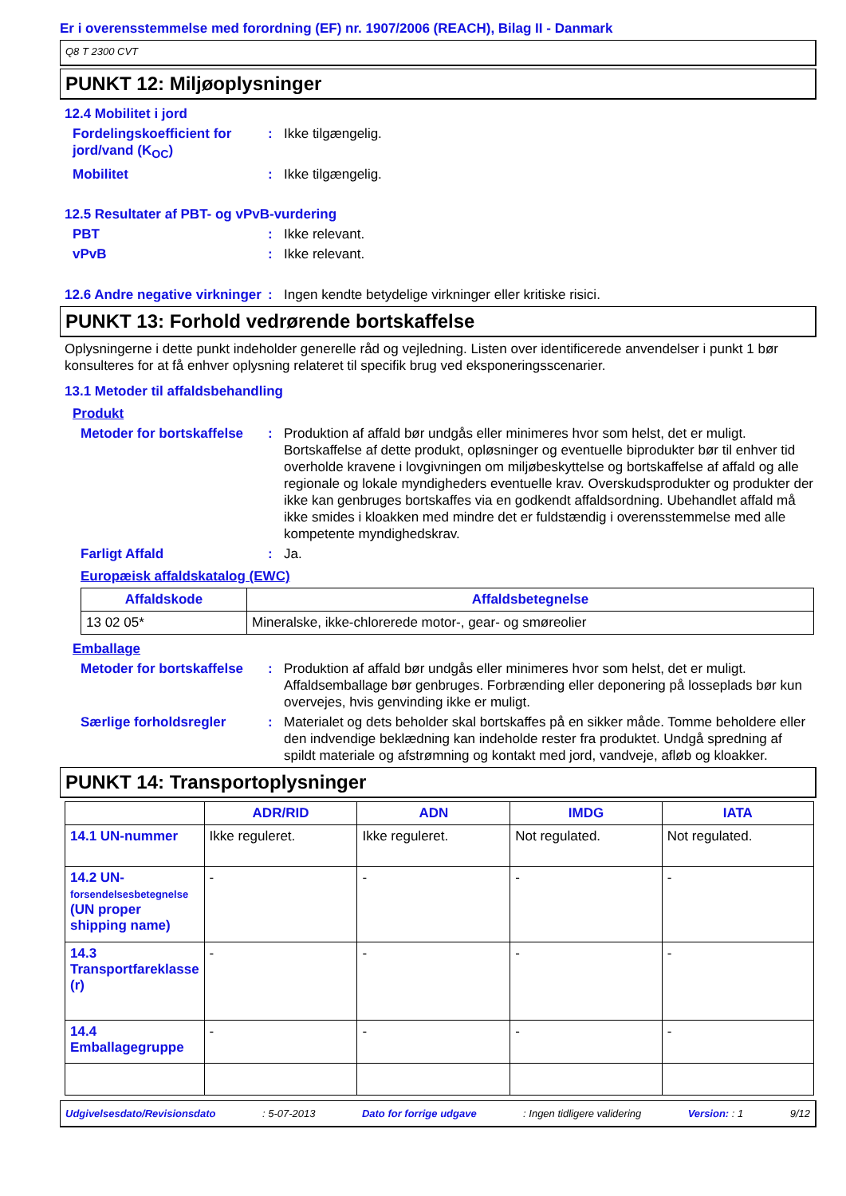Er i overensstemmelse med forordning (EF) nr. 1907/2006 (REACH), Bilag II - Danmark
Q8 T 2300 CVT
PUNKT 12: Miljøoplysninger
12.4 Mobilitet i jord
Fordelingskoefficient for jord/vand (K<sub>OC</sub>)
: Ikke tilgængelig.
Mobilitet : Ikke tilgængelig.
12.5 Resultater af PBT- og vPvB-vurdering
PBT : Ikke relevant.
vPvB : Ikke relevant.
12.6 Andre negative virkninger
: Ingen kendte betydelige virkninger eller kritiske risici.
PUNKT 13: Forhold vedrørende bortskaffelse
Oplysningerne i dette punkt indeholder generelle råd og vejledning. Listen over identificerede anvendelser i punkt 1 bør konsulteres for at få enhver oplysning relateret til specifik brug ved eksponeringsscenarier.
13.1 Metoder til affaldsbehandling
Produkt
Metoder for bortskaffelse
: Produktion af affald bør undgås eller minimeres hvor som helst, det er muligt. Bortskaffelse af dette produkt, opløsninger og eventuelle biprodukter bør til enhver tid overholde kravene i lovgivningen om miljøbeskyttelse og bortskaffelse af affald og alle regionale og lokale myndigheders eventuelle krav. Overskudsprodukter og produkter der ikke kan genbruges bortskaffes via en godkendt affaldsordning. Ubehandlet affald må ikke smides i kloakken med mindre det er fuldstændig i overensstemmelse med alle kompetente myndighedskrav.
Farligt Affald : Ja.
Europæisk affaldskatalog (EWC)
| Affaldskode | Affaldsbetegnelse |
| --- | --- |
| 13 02 05* | Mineralske, ikke-chlorerede motor-, gear- og smøreolier |
Emballage
Metoder for bortskaffelse
: Produktion af affald bør undgås eller minimeres hvor som helst, det er muligt. Affaldsemballage bør genbruges. Forbrænding eller deponering på losseplads bør kun overvejes, hvis genvinding ikke er muligt.
Særlige forholdsregler : Materialet og dets beholder skal bortskaffes på en sikker måde. Tomme beholdere eller den indvendige beklædning kan indeholde rester fra produktet. Undgå spredning af spildt materiale og afstrømning og kontakt med jord, vandveje, afløb og kloakker.
PUNKT 14: Transportoplysninger
| | ADR/RID | ADN | IMDG | IATA |
| --- | --- | --- | --- | --- |
| 14.1 UN-nummer | Ikke reguleret. | Ikke reguleret. | Not regulated. | Not regulated. |
| 14.2 UN- forsendelsesbetegnelse (UN proper shipping name) | - | - | - | - |
| 14.3 Transportfareklasse (r) | - | - | - | - |
| 14.4 Emballagegruppe | - | - | - | - |
Udgivelsesdato/Revisionsdato: 5-07-2013 Dato for forrige udgave: Ingen tidligere validering Version: : 1 9/12